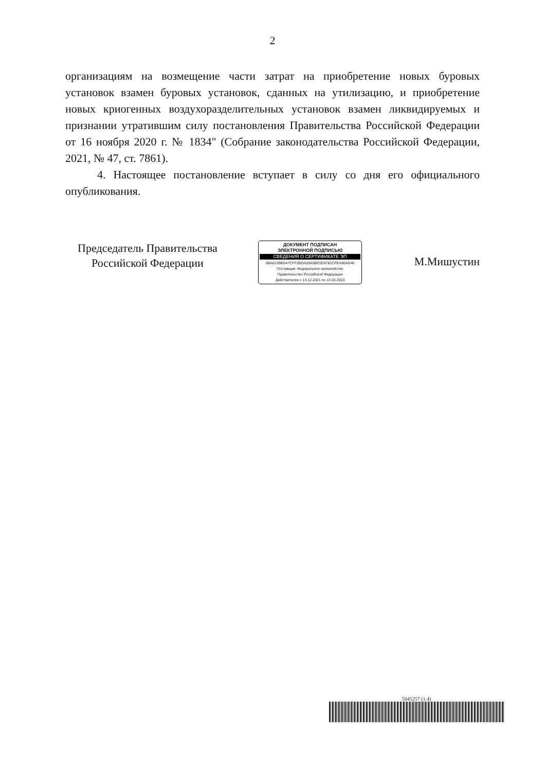2
организациям на возмещение части затрат на приобретение новых буровых установок взамен буровых установок, сданных на утилизацию, и приобретение новых криогенных воздухоразделительных установок взамен ликвидируемых и признании утратившим силу постановления Правительства Российской Федерации от 16 ноября 2020 г. № 1834" (Собрание законодательства Российской Федерации, 2021, № 47, ст. 7861).
4. Настоящее постановление вступает в силу со дня его официального опубликования.
Председатель Правительства
Российской Федерации
ДОКУМЕНТ ПОДПИСАН
ЭЛЕКТРОННОЙ ПОДПИСЬЮ
СВЕДЕНИЯ О СЕРТИФИКАТЕ ЭП
0BA6139BD47CFF2BDA59A5BE5D9781CFEA90AD46
Поставщик: Федеральное казначейство
Правительство Российской Федерации
Действителен с 13.12.2021 по 13.03.2023
М.Мишустин
5945257 (1.4)